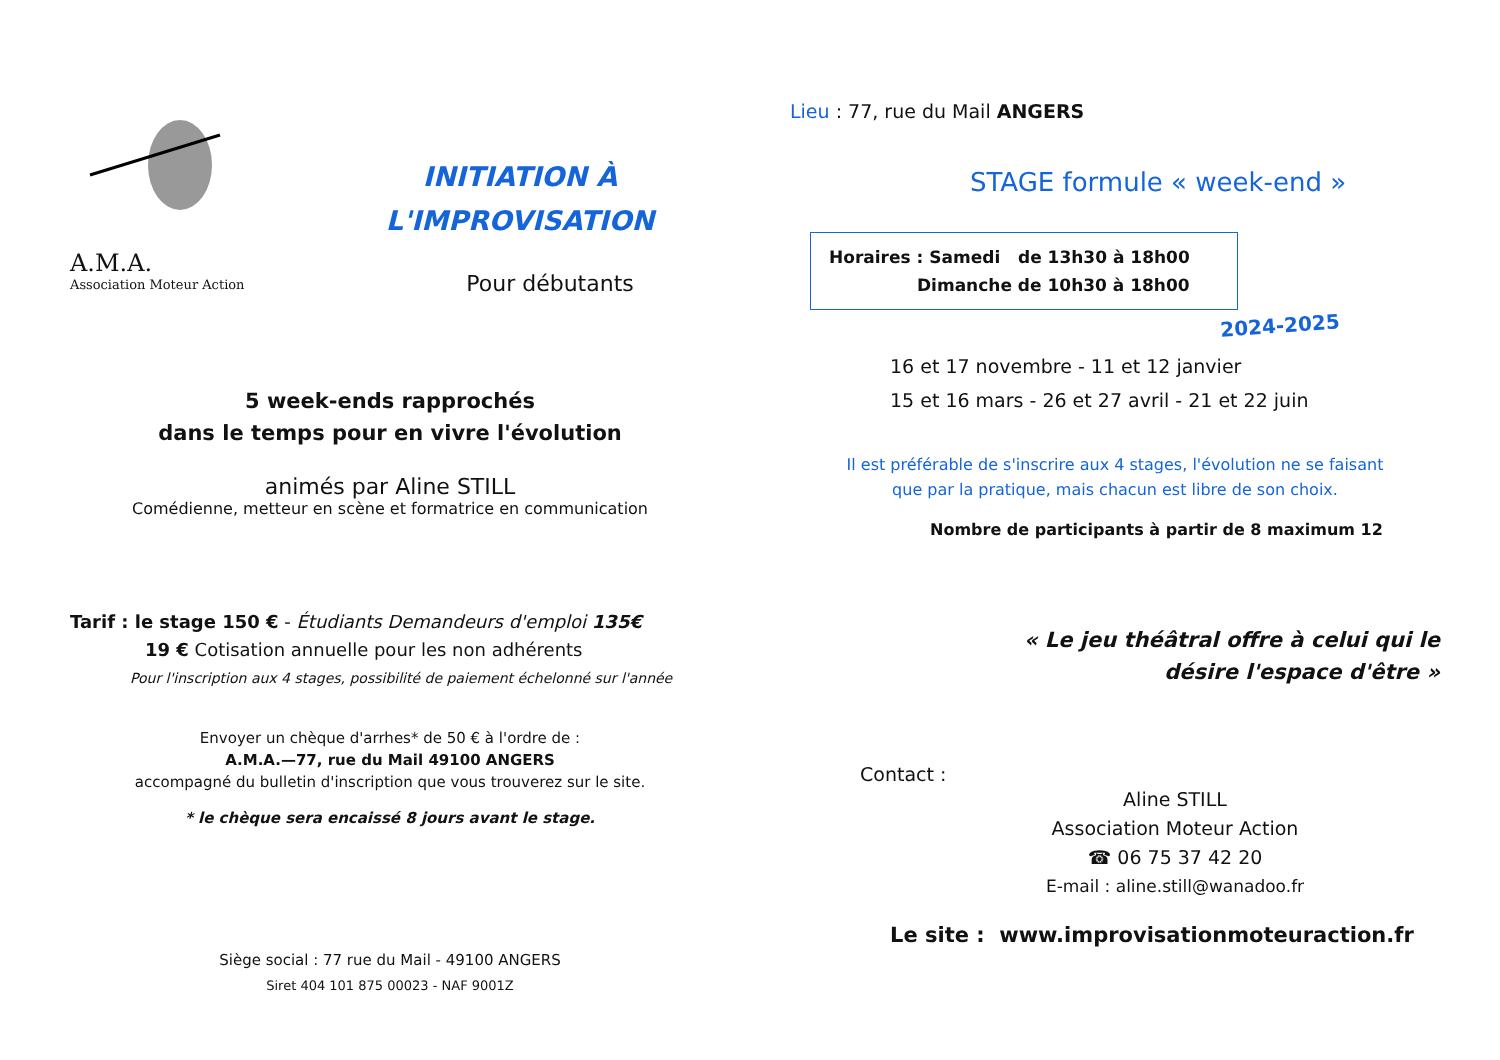A.M.A.
Association Moteur Action
INITIATION À
L'IMPROVISATION
Pour débutants
5 week-ends rapprochés
dans le temps pour en vivre l'évolution
animés par Aline STILL
Comédienne, metteur en scène et formatrice en communication
Tarif : le stage 150 € - Étudiants Demandeurs d'emploi 135€
19 € Cotisation annuelle pour les non adhérents
Pour l'inscription aux 4 stages, possibilité de paiement échelonné sur l'année
Envoyer un chèque d'arrhes* de 50 € à l'ordre de :
A.M.A.—77, rue du Mail 49100 ANGERS
accompagné du bulletin d'inscription que vous trouverez sur le site.
* le chèque sera encaissé 8 jours avant le stage.
Siège social : 77 rue du Mail - 49100 ANGERS
Siret 404 101 875 00023 - NAF 9001Z
Lieu : 77, rue du Mail ANGERS
STAGE formule « week-end »
Horaires : Samedi de 13h30 à 18h00
Dimanche de 10h30 à 18h00
2024-2025
16 et 17 novembre - 11 et 12 janvier
15 et 16 mars - 26 et 27 avril - 21 et 22 juin
Il est préférable de s'inscrire aux 4 stages, l'évolution ne se faisant
que par la pratique, mais chacun est libre de son choix.
Nombre de participants à partir de 8 maximum 12
« Le jeu théâtral offre à celui qui le
désire l'espace d'être »
Contact :
Aline STILL
Association Moteur Action
☎ 06 75 37 42 20
E-mail : aline.still@wanadoo.fr
Le site : www.improvisationmoteuraction.fr